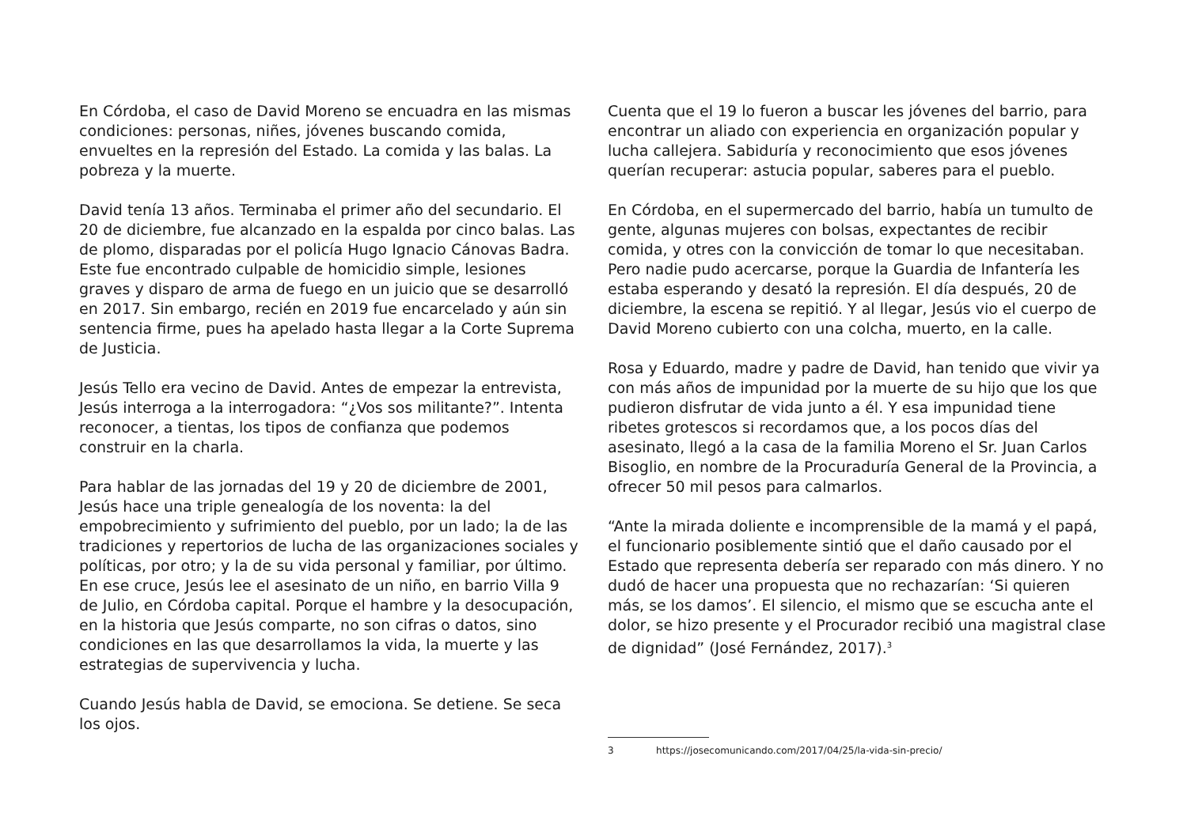En Córdoba, el caso de David Moreno se encuadra en las mismas condiciones: personas, niñes, jóvenes buscando comida, envueltes en la represión del Estado. La comida y las balas. La pobreza y la muerte.
David tenía 13 años. Terminaba el primer año del secundario. El 20 de diciembre, fue alcanzado en la espalda por cinco balas. Las de plomo, disparadas por el policía Hugo Ignacio Cánovas Badra. Este fue encontrado culpable de homicidio simple, lesiones graves y disparo de arma de fuego en un juicio que se desarrolló en 2017. Sin embargo, recién en 2019 fue encarcelado y aún sin sentencia firme, pues ha apelado hasta llegar a la Corte Suprema de Justicia.
Jesús Tello era vecino de David. Antes de empezar la entrevista, Jesús interroga a la interrogadora: “¿Vos sos militante?”. Intenta reconocer, a tientas, los tipos de confianza que podemos construir en la charla.
Para hablar de las jornadas del 19 y 20 de diciembre de 2001, Jesús hace una triple genealogía de los noventa: la del empobrecimiento y sufrimiento del pueblo, por un lado; la de las tradiciones y repertorios de lucha de las organizaciones sociales y políticas, por otro; y la de su vida personal y familiar, por último. En ese cruce, Jesús lee el asesinato de un niño, en barrio Villa 9 de Julio, en Córdoba capital. Porque el hambre y la desocupación, en la historia que Jesús comparte, no son cifras o datos, sino condiciones en las que desarrollamos la vida, la muerte y las estrategias de supervivencia y lucha.
Cuando Jesús habla de David, se emociona. Se detiene. Se seca los ojos.
Cuenta que el 19 lo fueron a buscar les jóvenes del barrio, para encontrar un aliado con experiencia en organización popular y lucha callejera. Sabiduría y reconocimiento que esos jóvenes querían recuperar: astucia popular, saberes para el pueblo.
En Córdoba, en el supermercado del barrio, había un tumulto de gente, algunas mujeres con bolsas, expectantes de recibir comida, y otres con la convicción de tomar lo que necesitaban. Pero nadie pudo acercarse, porque la Guardia de Infantería les estaba esperando y desató la represión. El día después, 20 de diciembre, la escena se repitió. Y al llegar, Jesús vio el cuerpo de David Moreno cubierto con una colcha, muerto, en la calle.
Rosa y Eduardo, madre y padre de David, han tenido que vivir ya con más años de impunidad por la muerte de su hijo que los que pudieron disfrutar de vida junto a él. Y esa impunidad tiene ribetes grotescos si recordamos que, a los pocos días del asesinato, llegó a la casa de la familia Moreno el Sr. Juan Carlos Bisoglio, en nombre de la Procuraduría General de la Provincia, a ofrecer 50 mil pesos para calmarlos.
“Ante la mirada doliente e incomprensible de la mamá y el papá, el funcionario posiblemente sintió que el daño causado por el Estado que representa debería ser reparado con más dinero. Y no dudó de hacer una propuesta que no rechazarían: ‘Si quieren más, se los damos’. El silencio, el mismo que se escucha ante el dolor, se hizo presente y el Procurador recibió una magistral clase de dignidad” (José Fernández, 2017).<sup>3</sup>
3 https://josecomunicando.com/2017/04/25/la-vida-sin-precio/